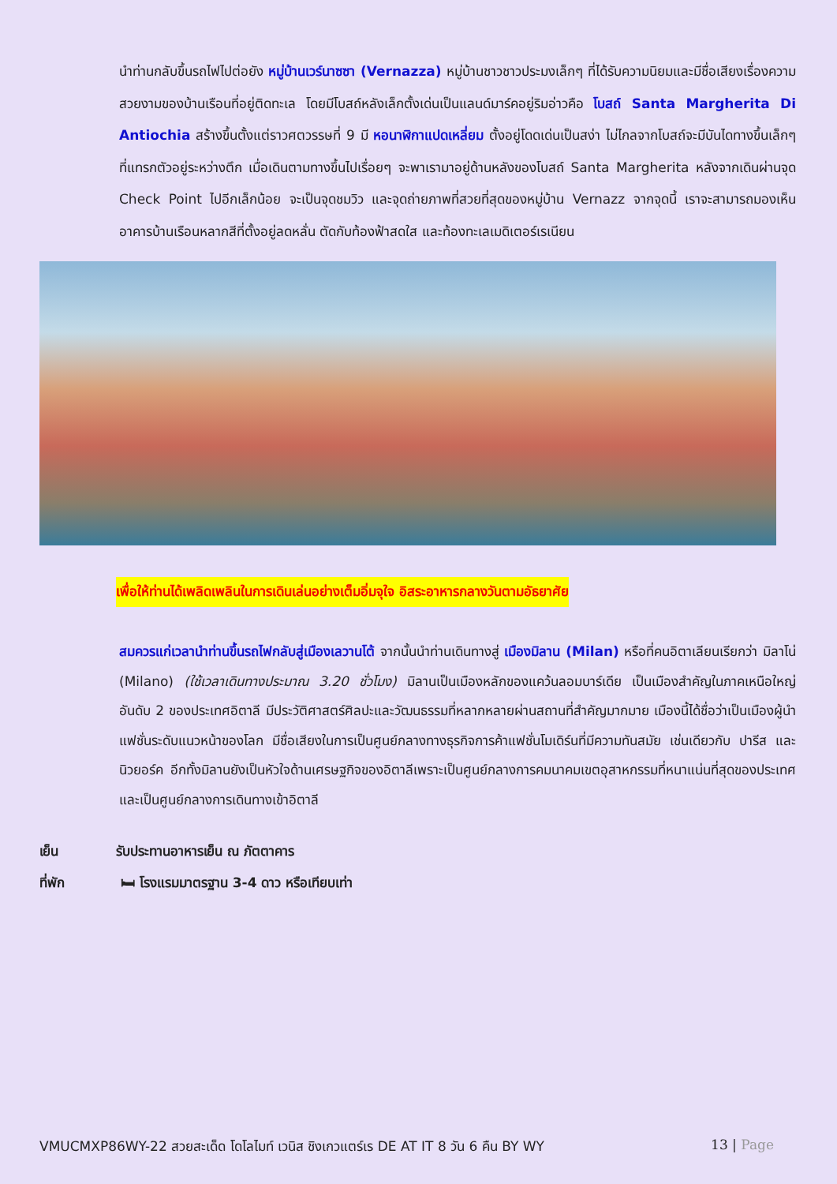นำท่านกลับขึ้นรถไฟไปต่อยัง หมู่บ้านเวร์นาซซา (Vernazza) หมู่บ้านชาวชาวประมงเล็กๆ ที่ได้รับความนิยมและมีชื่อเสียงเรื่องความสวยงามของบ้านเรือนที่อยู่ติดทะเล โดยมีโบสถ์หลังเล็กตั้งเด่นเป็นแลนด์มาร์คอยู่ริมอ่าวคือ โบสถ์ Santa Margherita Di Antiochia สร้างขึ้นตั้งแต่ราวศตวรรษที่ 9 มี หอนาฬิกาแปดเหลี่ยม ตั้งอยู่โดดเด่นเป็นสง่า ไม่ไกลจากโบสถ์จะมีบันไดทางขึ้นเล็กๆ ที่แทรกตัวอยู่ระหว่างตึก เมื่อเดินตามทางขึ้นไปเรื่อยๆ จะพาเรามาอยู่ด้านหลังของโบสถ์ Santa Margherita หลังจากเดินผ่านจุด Check Point ไปอีกเล็กน้อย จะเป็นจุดชมวิว และจุดถ่ายภาพที่สวยที่สุดของหมู่บ้าน Vernazz จากจุดนี้ เราจะสามารถมองเห็นอาคารบ้านเรือนหลากสีที่ตั้งอยู่ลดหลั่น ตัดกับท้องฟ้าสดใส และท้องทะเลเมดิเตอร์เรเนียน
เพื่อให้ท่านได้เพลิดเพลินในการเดินเล่นอย่างเต็มอิ่มจุใจ อิสระอาหารกลางวันตามอัธยาศัย
สมควรแก่เวลานำท่านขึ้นรถไฟกลับสู่เมืองเลวานโต้ จากนั้นนำท่านเดินทางสู่ เมืองมิลาน (Milan) หรือที่คนอิตาเลียนเรียกว่า มิลาโน่ (Milano) (ใช้เวลาเดินทางประมาณ 3.20 ชั่วโมง) มิลานเป็นเมืองหลักของแคว้นลอมบาร์เดีย เป็นเมืองสำคัญในภาคเหนือใหญ่อันดับ 2 ของประเทศอิตาลี มีประวัติศาสตร์ศิลปะและวัฒนธรรมที่หลากหลายผ่านสถานที่สำคัญมากมาย เมืองนี้ได้ชื่อว่าเป็นเมืองผู้นำแฟชั่นระดับแนวหน้าของโลก มีชื่อเสียงในการเป็นศูนย์กลางทางธุรกิจการค้าแฟชั่นโมเดิร์นที่มีความทันสมัย เช่นเดียวกับ ปารีส และ นิวยอร์ค อีกทั้งมิลานยังเป็นหัวใจด้านเศรษฐกิจของอิตาลีเพราะเป็นศูนย์กลางการคมนาคมเขตอุสาหกรรมที่หนาแน่นที่สุดของประเทศและเป็นศูนย์กลางการเดินทางเข้าอิตาลี
เย็น รับประทานอาหารเย็น ณ ภัตตาคาร
ที่พัก 🛏 โรงแรมมาตรฐาน 3-4 ดาว หรือเทียบเท่า
VMUCMXP86WY-22 สวยสะเด็ด โดโลไมท์ เวนิส ชิงเกวแตร์เร DE AT IT 8 วัน 6 คืน BY WY 13 | Page